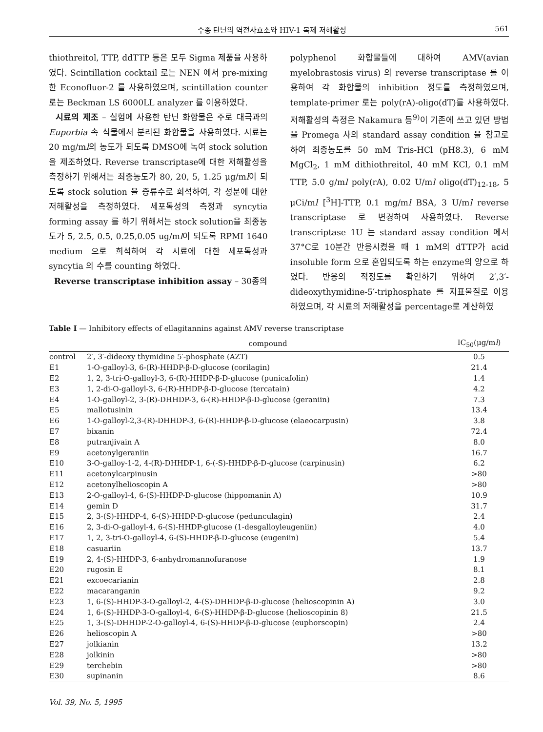수종 탄닌의 역전사효소와 HIV-1 복제 저해활성 561
thiothreitol, TTP, ddTTP 등은 모두 Sigma 제품을 사용하였다. Scintillation cocktail 로는 NEN 에서 pre-mixing 한 Econofluor-2 를 사용하였으며, scintillation counter 로는 Beckman LS 6000LL analyzer 를 이용하였다.
시료의 제조 – 실험에 사용한 탄닌 화합물은 주로 대극과의 Euporbia 속 식물에서 분리된 화합물을 사용하였다. 시료는 20 mg/ml의 농도가 되도록 DMSO에 녹여 stock solution을 제조하였다. Reverse transcriptase에 대한 저해활성을 측정하기 위해서는 최종농도가 80, 20, 5, 1.25 μg/ml이 되도록 stock solution 을 증류수로 희석하여, 각 성분에 대한 저해활성을 측정하였다. 세포독성의 측정과 syncytia forming assay 를 하기 위해서는 stock solution을 최종농도가 5, 2.5, 0.5, 0.25,0.05 ug/ml이 되도록 RPMI 1640 medium 으로 희석하여 각 시료에 대한 세포독성과 syncytia 의 수를 counting 하였다.
Reverse transcriptase inhibition assay – 30종의
polyphenol 화합물들에 대하여 AMV(avian myelobrastosis virus) 의 reverse transcriptase 를 이용하여 각 화합물의 inhibition 정도를 측정하였으며, template-primer 로는 poly(rA)-oligo(dT)를 사용하였다. 저해활성의 측정은 Nakamura 등<sup>9)</sup>이 기존에 쓰고 있던 방법을 Promega 사의 standard assay condition 을 참고로 하여 최종농도를 50 mM Tris-HCl (pH8.3), 6 mM MgCl<sub>2</sub>, 1 mM dithiothreitol, 40 mM KCl, 0.1 mM TTP, 5.0 g/ml poly(rA), 0.02 U/ml oligo(dT)<sub>12-18</sub>, 5 μCi/ml [<sup>3</sup>H]-TTP, 0.1 mg/ml BSA, 3 U/ml reverse transcriptase 로 변경하여 사용하였다. Reverse transcriptase 1U 는 standard assay condition 에서 37°C로 10분간 반응시켰을 때 1 mM의 dTTP가 acid insoluble form 으로 혼입되도록 하는 enzyme의 양으로 하였다. 반응의 적정도를 확인하기 위하여 2′,3′-dideoxythymidine-5′-triphosphate 를 지표물질로 이용하였으며, 각 시료의 저해활성을 percentage로 계산하였
Table I — Inhibitory effects of ellagitannins against AMV reverse transcriptase
| | compound | IC<sub>50</sub>(μg/m l ) |
| --- | --- | --- |
| control | 2′, 3′-dideoxy thymidine 5′-phosphate (AZT) | 0.5 |
| E1 | 1-O-galloyl-3, 6-(R)-HHDP-β-D-glucose (corilagin) | 21.4 |
| E2 | 1, 2, 3-tri-O-galloyl-3, 6-(R)-HHDP-β-D-glucose (punicafolin) | 1.4 |
| E3 | 1, 2-di-O-galloyl-3, 6-(R)-HHDP-β-D-glucose (tercatain) | 4.2 |
| E4 | 1-O-galloyl-2, 3-(R)-DHHDP-3, 6-(R)-HHDP-β-D-glucose (geraniin) | 7.3 |
| E5 | mallotusinin | 13.4 |
| E6 | 1-O-galloyl-2,3-(R)-DHHDP-3, 6-(R)-HHDP-β-D-glucose (elaeocarpusin) | 3.8 |
| E7 | bixanin | 72.4 |
| E8 | putranjivain A | 8.0 |
| E9 | acetonylgeraniin | 16.7 |
| E10 | 3-O-galloy-1-2, 4-(R)-DHHDP-1, 6-(-S)-HHDP-β-D-glucose (carpinusin) | 6.2 |
| E11 | acetonylcarpinusin | >80 |
| E12 | acetonylhelioscopin A | >80 |
| E13 | 2-O-galloyl-4, 6-(S)-HHDP-D-glucose (hippomanin A) | 10.9 |
| E14 | gemin D | 31.7 |
| E15 | 2, 3-(S)-HHDP-4, 6-(S)-HHDP-D-glucose (pedunculagin) | 2.4 |
| E16 | 2, 3-di-O-galloyl-4, 6-(S)-HHDP-glucose (1-desgalloyleugeniin) | 4.0 |
| E17 | 1, 2, 3-tri-O-galloyl-4, 6-(S)-HHDP-β-D-glucose (eugeniin) | 5.4 |
| E18 | casuariin | 13.7 |
| E19 | 2, 4-(S)-HHDP-3, 6-anhydromannofuranose | 1.9 |
| E20 | rugosin E | 8.1 |
| E21 | excoecarianin | 2.8 |
| E22 | macaranganin | 9.2 |
| E23 | 1, 6-(S)-HHDP-3-O-galloyl-2, 4-(S)-DHHDP-β-D-glucose (helioscopinin A) | 3.0 |
| E24 | 1, 6-(S)-HHDP-3-O-galloyl-4, 6-(S)-HHDP-β-D-glucose (helioscopinin 8) | 21.5 |
| E25 | 1, 3-(S)-DHHDP-2-O-galloyl-4, 6-(S)-HHDP-β-D-glucose (euphorscopin) | 2.4 |
| E26 | helioscopin A | >80 |
| E27 | jolkianin | 13.2 |
| E28 | jolkinin | >80 |
| E29 | terchebin | >80 |
| E30 | supinanin | 8.6 |
Vol. 39, No. 5, 1995